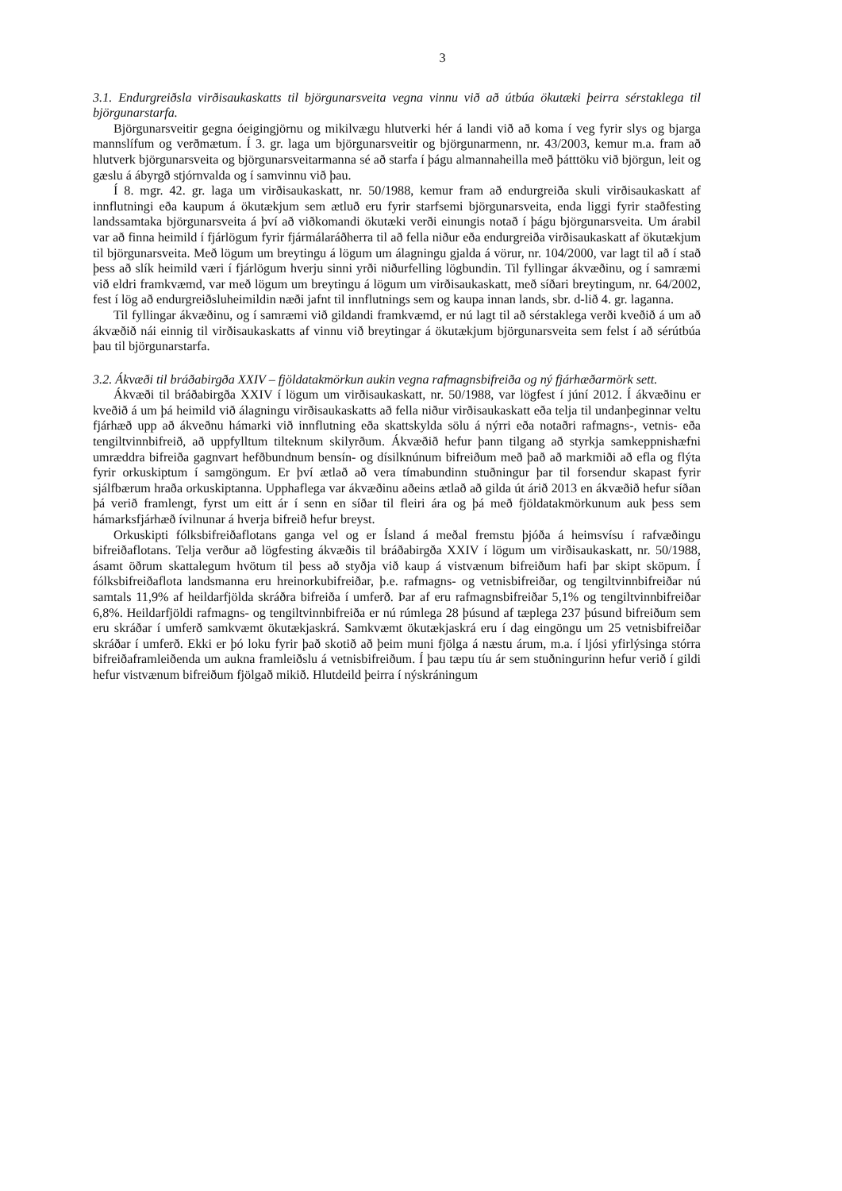3
3.1. Endurgreiðsla virðisaukaskatts til björgunarsveita vegna vinnu við að útbúa ökutæki þeirra sérstaklega til björgunarstarfa.
Björgunarsveitir gegna óeigingjörnu og mikilvægu hlutverki hér á landi við að koma í veg fyrir slys og bjarga mannslífum og verðmætum. Í 3. gr. laga um björgunarsveitir og björgunarmenn, nr. 43/2003, kemur m.a. fram að hlutverk björgunarsveita og björgunarsveitarmanna sé að starfa í þágu almannaheilla með þátttöku við björgun, leit og gæslu á ábyrgð stjórnvalda og í samvinnu við þau.
Í 8. mgr. 42. gr. laga um virðisaukaskatt, nr. 50/1988, kemur fram að endurgreiða skuli virðisaukaskatt af innflutningi eða kaupum á ökutækjum sem ætluð eru fyrir starfsemi björgunarsveita, enda liggi fyrir staðfesting landssamtaka björgunarsveita á því að viðkomandi ökutæki verði einungis notað í þágu björgunarsveita. Um árabil var að finna heimild í fjárlögum fyrir fjármálaráðherra til að fella niður eða endurgreiða virðisaukaskatt af ökutækjum til björgunarsveita. Með lögum um breytingu á lögum um álagningu gjalda á vörur, nr. 104/2000, var lagt til að í stað þess að slík heimild væri í fjárlögum hverju sinni yrði niðurfelling lögbundin. Til fyllingar ákvæðinu, og í samræmi við eldri framkvæmd, var með lögum um breytingu á lögum um virðisaukaskatt, með síðari breytingum, nr. 64/2002, fest í lög að endurgreiðsluheimildin næði jafnt til innflutnings sem og kaupa innan lands, sbr. d-lið 4. gr. laganna.
Til fyllingar ákvæðinu, og í samræmi við gildandi framkvæmd, er nú lagt til að sérstaklega verði kveðið á um að ákvæðið nái einnig til virðisaukaskatts af vinnu við breytingar á ökutækjum björgunarsveita sem felst í að sérútbúa þau til björgunarstarfa.
3.2. Ákvæði til bráðabirgða XXIV – fjöldatakmörkun aukin vegna rafmagnsbifreiða og ný fjárhæðarmörk sett.
Ákvæði til bráðabirgða XXIV í lögum um virðisaukaskatt, nr. 50/1988, var lögfest í júní 2012. Í ákvæðinu er kveðið á um þá heimild við álagningu virðisaukaskatts að fella niður virðisaukaskatt eða telja til undanþeginnar veltu fjárhæð upp að ákveðnu hámarki við innflutning eða skattskylda sölu á nýrri eða notaðri rafmagns-, vetnis- eða tengiltvinnbifreið, að uppfylltum tilteknum skilyrðum. Ákvæðið hefur þann tilgang að styrkja samkeppnishæfni umræddra bifreiða gagnvart hefðbundnum bensín- og dísilknúnum bifreiðum með það að markmiði að efla og flýta fyrir orkuskiptum í samgöngum. Er því ætlað að vera tímabundinn stuðningur þar til forsendur skapast fyrir sjálfbærum hraða orkuskiptanna. Upphaflega var ákvæðinu aðeins ætlað að gilda út árið 2013 en ákvæðið hefur síðan þá verið framlengt, fyrst um eitt ár í senn en síðar til fleiri ára og þá með fjöldatakmörkunum auk þess sem hámarksfjárhæð ívilnunar á hverja bifreið hefur breyst.
Orkuskipti fólksbifreiðaflotans ganga vel og er Ísland á meðal fremstu þjóða á heimsvísu í rafvæðingu bifreiðaflotans. Telja verður að lögfesting ákvæðis til bráðabirgða XXIV í lögum um virðisaukaskatt, nr. 50/1988, ásamt öðrum skattalegum hvötum til þess að styðja við kaup á vistvænum bifreiðum hafi þar skipt sköpum. Í fólksbifreiðaflota landsmanna eru hreinorkubifreiðar, þ.e. rafmagns- og vetnisbifreiðar, og tengiltvinnbifreiðar nú samtals 11,9% af heildarfjölda skráðra bifreiða í umferð. Þar af eru rafmagnsbifreiðar 5,1% og tengiltvinnbifreiðar 6,8%. Heildarfjöldi rafmagns- og tengiltvinnbifreiða er nú rúmlega 28 þúsund af tæplega 237 þúsund bifreiðum sem eru skráðar í umferð samkvæmt ökutækjaskrá. Samkvæmt ökutækjaskrá eru í dag eingöngu um 25 vetnisbifreiðar skráðar í umferð. Ekki er þó loku fyrir það skotið að þeim muni fjölga á næstu árum, m.a. í ljósi yfirlýsinga stórra bifreiðaframleiðenda um aukna framleiðslu á vetnisbifreiðum. Í þau tæpu tíu ár sem stuðningurinn hefur verið í gildi hefur vistvænum bifreiðum fjölgað mikið. Hlutdeild þeirra í nýskráningum